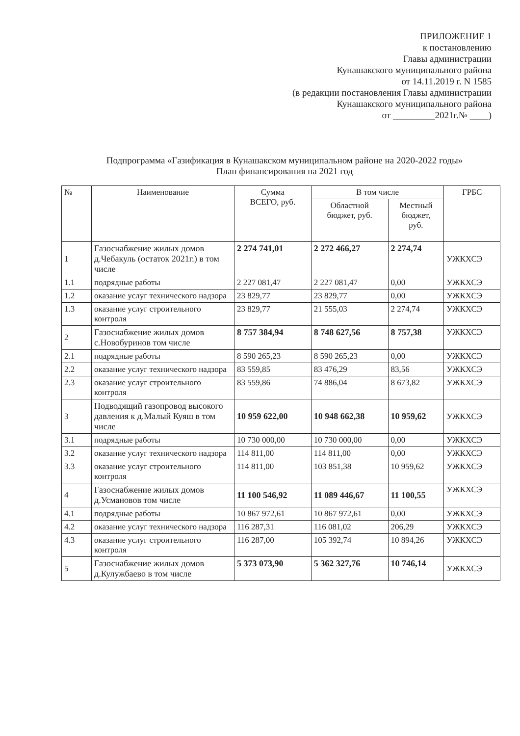ПРИЛОЖЕНИЕ 1
к постановлению
Главы администрации
Кунашакского муниципального района
от 14.11.2019 г. N 1585
(в редакции постановления Главы администрации
Кунашакского муниципального района
от _________2021г.№ ____)
Подпрограмма «Газификация в Кунашакском муниципальном районе на 2020-2022 годы»
План финансирования на 2021 год
| № | Наименование | Сумма ВСЕГО, руб. | В том числе | | ГРБС |
| --- | --- | --- | --- | --- | --- |
| | | | Областной бюджет, руб. | Местный бюджет, руб. | |
| 1 | Газоснабжение жилых домов д.Чебакуль (остаток 2021г.) в том числе | 2 274 741,01 | 2 272 466,27 | 2 274,74 | УЖКХСЭ |
| 1.1 | подрядные работы | 2 227 081,47 | 2 227 081,47 | 0,00 | УЖКХСЭ |
| 1.2 | оказание услуг технического надзора | 23 829,77 | 23 829,77 | 0,00 | УЖКХСЭ |
| 1.3 | оказание услуг строительного контроля | 23 829,77 | 21 555,03 | 2 274,74 | УЖКХСЭ |
| 2 | Газоснабжение жилых домов с.Новобуринов том числе | 8 757 384,94 | 8 748 627,56 | 8 757,38 | УЖКХСЭ |
| 2.1 | подрядные работы | 8 590 265,23 | 8 590 265,23 | 0,00 | УЖКХСЭ |
| 2.2 | оказание услуг технического надзора | 83 559,85 | 83 476,29 | 83,56 | УЖКХСЭ |
| 2.3 | оказание услуг строительного контроля | 83 559,86 | 74 886,04 | 8 673,82 | УЖКХСЭ |
| 3 | Подводящий газопровод высокого давления к д.Малый Куяш в том числе | 10 959 622,00 | 10 948 662,38 | 10 959,62 | УЖКХСЭ |
| 3.1 | подрядные работы | 10 730 000,00 | 10 730 000,00 | 0,00 | УЖКХСЭ |
| 3.2 | оказание услуг технического надзора | 114 811,00 | 114 811,00 | 0,00 | УЖКХСЭ |
| 3.3 | оказание услуг строительного контроля | 114 811,00 | 103 851,38 | 10 959,62 | УЖКХСЭ |
| 4 | Газоснабжение жилых домов д.Усмановов том числе | 11 100 546,92 | 11 089 446,67 | 11 100,55 | УЖКХСЭ |
| 4.1 | подрядные работы | 10 867 972,61 | 10 867 972,61 | 0,00 | УЖКХСЭ |
| 4.2 | оказание услуг технического надзора | 116 287,31 | 116 081,02 | 206,29 | УЖКХСЭ |
| 4.3 | оказание услуг строительного контроля | 116 287,00 | 105 392,74 | 10 894,26 | УЖКХСЭ |
| 5 | Газоснабжение жилых домов д.Кулужбаево в том числе | 5 373 073,90 | 5 362 327,76 | 10 746,14 | УЖКХСЭ |